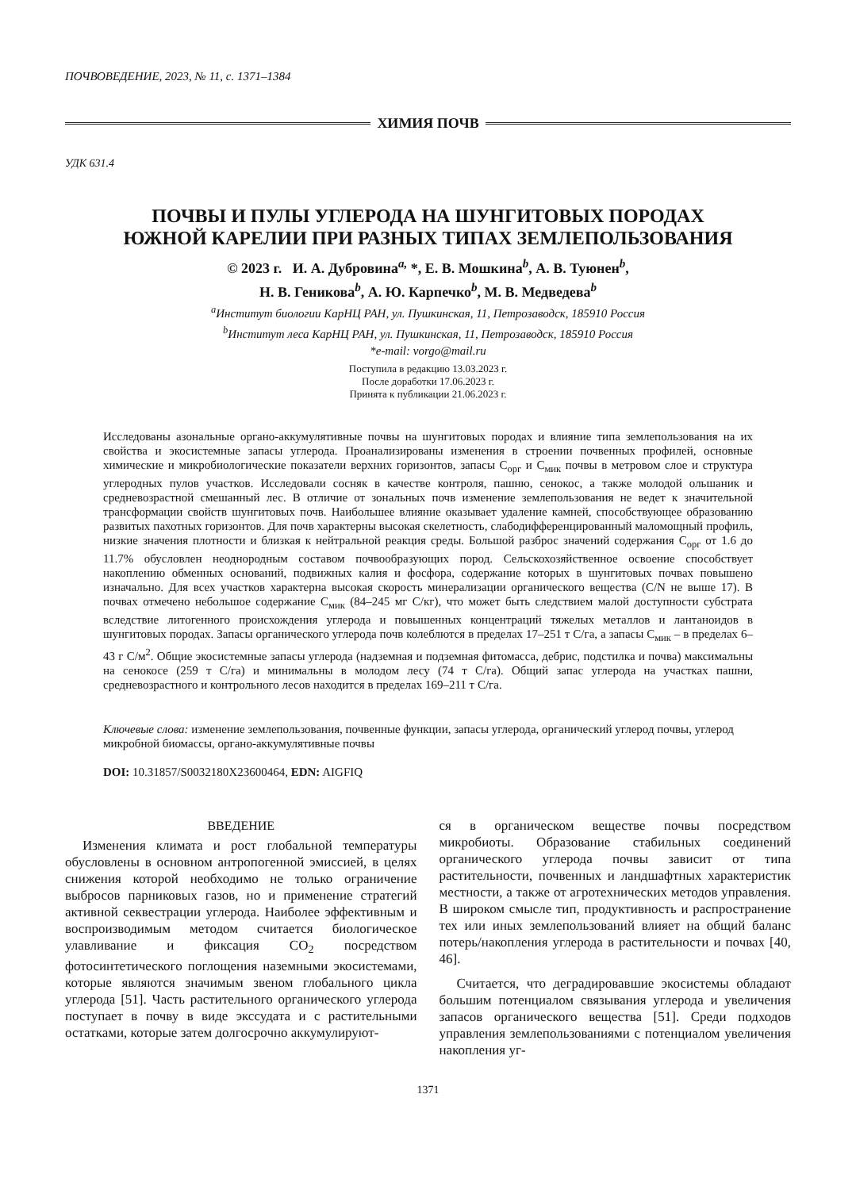ПОЧВОВЕДЕНИЕ, 2023, № 11, с. 1371–1384
ХИМИЯ ПОЧВ
УДК 631.4
ПОЧВЫ И ПУЛЫ УГЛЕРОДА НА ШУНГИТОВЫХ ПОРОДАХ
ЮЖНОЙ КАРЕЛИИ ПРИ РАЗНЫХ ТИПАХ ЗЕМЛЕПОЛЬЗОВАНИЯ
© 2023 г. И. А. Дубровина<sup>a,</sup> *, Е. В. Мошкина<sup>b</sup>, А. В. Туюнен<sup>b</sup>,
Н. В. Геникова<sup>b</sup>, А. Ю. Карпечко<sup>b</sup>, М. В. Медведева<sup>b</sup>
<sup>a</sup> Институт биологии КарНЦ РАН, ул. Пушкинская, 11, Петрозаводск, 185910 Россия
<sup>b</sup> Институт леса КарНЦ РАН, ул. Пушкинская, 11, Петрозаводск, 185910 Россия
*e-mail: vorgo@mail.ru
Поступила в редакцию 13.03.2023 г.
После доработки 17.06.2023 г.
Принята к публикации 21.06.2023 г.
Исследованы азональные органо-аккумулятивные почвы на шунгитовых породах и влияние типа землепользования на их свойства и экосистемные запасы углерода. Проанализированы изменения в строении почвенных профилей, основные химические и микробиологические показатели верхних горизонтов, запасы С<sub>орг</sub> и С<sub>мик</sub> почвы в метровом слое и структура углеродных пулов участков. Исследовали сосняк в качестве контроля, пашню, сенокос, а также молодой ольшаник и средневозрастной смешанный лес. В отличие от зональных почв изменение землепользования не ведет к значительной трансформации свойств шунгитовых почв. Наибольшее влияние оказывает удаление камней, способствующее образованию развитых пахотных горизонтов. Для почв характерны высокая скелетность, слабодифференцированный маломощный профиль, низкие значения плотности и близкая к нейтральной реакция среды. Большой разброс значений содержания С<sub>орг</sub> от 1.6 до 11.7% обусловлен неоднородным составом почвообразующих пород. Сельскохозяйственное освоение способствует накоплению обменных оснований, подвижных калия и фосфора, содержание которых в шунгитовых почвах повышено изначально. Для всех участков характерна высокая скорость минерализации органического вещества (C/N не выше 17). В почвах отмечено небольшое содержание С<sub>мик</sub> (84–245 мг С/кг), что может быть следствием малой доступности субстрата вследствие литогенного происхождения углерода и повышенных концентраций тяжелых металлов и лантаноидов в шунгитовых породах. Запасы органического углерода почв колеблются в пределах 17–251 т С/га, а запасы С<sub>мик</sub> – в пределах 6–43 г С/м<sup>2</sup>. Общие экосистемные запасы углерода (надземная и подземная фитомасса, дебрис, подстилка и почва) максимальны на сенокосе (259 т С/га) и минимальны в молодом лесу (74 т С/га). Общий запас углерода на участках пашни, средневозрастного и контрольного лесов находится в пределах 169–211 т С/га.
Ключевые слова: изменение землепользования, почвенные функции, запасы углерода, органический углерод почвы, углерод микробной биомассы, органо-аккумулятивные почвы
DOI: 10.31857/S0032180X23600464, EDN: AIGFIQ
ВВЕДЕНИЕ
Изменения климата и рост глобальной температуры обусловлены в основном антропогенной эмиссией, в целях снижения которой необходимо не только ограничение выбросов парниковых газов, но и применение стратегий активной секвестрации углерода. Наиболее эффективным и воспроизводимым методом считается биологическое улавливание и фиксация CO<sub>2</sub> посредством фотосинтетического поглощения наземными экосистемами, которые являются значимым звеном глобального цикла углерода [51]. Часть растительного органического углерода поступает в почву в виде экссудата и с растительными остатками, которые затем долгосрочно аккумулируют-
ся в органическом веществе почвы посредством микробиоты. Образование стабильных соединений органического углерода почвы зависит от типа растительности, почвенных и ландшафтных характеристик местности, а также от агротехнических методов управления. В широком смысле тип, продуктивность и распространение тех или иных землепользований влияет на общий баланс потерь/накопления углерода в растительности и почвах [40, 46].
Считается, что деградировавшие экосистемы обладают большим потенциалом связывания углерода и увеличения запасов органического вещества [51]. Среди подходов управления землепользованиями с потенциалом увеличения накопления уг-
1371